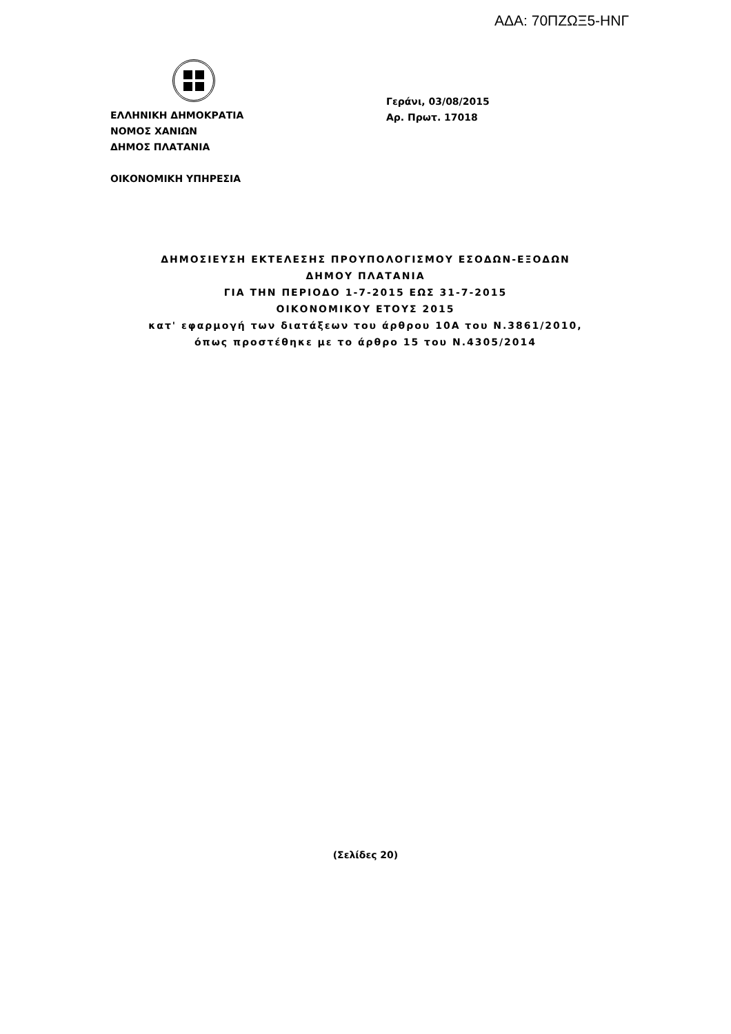ΑΔΑ: 70ΠΖΩΞ5-ΗΝΓ
ΕΛΛΗΝΙΚΗ ΔΗΜΟΚΡΑΤΙΑ
ΝΟΜΟΣ ΧΑΝΙΩΝ
ΔΗΜΟΣ ΠΛΑΤΑΝΙΑ
ΟΙΚΟΝΟΜΙΚΗ ΥΠΗΡΕΣΙΑ
Γεράνι, 03/08/2015
Αρ. Πρωτ. 17018
ΔΗΜΟΣΙΕΥΣΗ ΕΚΤΕΛΕΣΗΣ ΠΡΟΥΠΟΛΟΓΙΣΜΟΥ ΕΣΟΔΩΝ-ΕΞΟΔΩΝ
ΔΗΜΟΥ ΠΛΑΤΑΝΙΑ
ΓΙΑ ΤΗΝ ΠΕΡΙΟΔΟ 1-7-2015 ΕΩΣ 31-7-2015
ΟΙΚΟΝΟΜΙΚΟΥ ΕΤΟΥΣ 2015
κατ' εφαρμογή των διατάξεων του άρθρου 10Α του Ν.3861/2010,
όπως προστέθηκε με το άρθρο 15 του Ν.4305/2014
(Σελίδες 20)